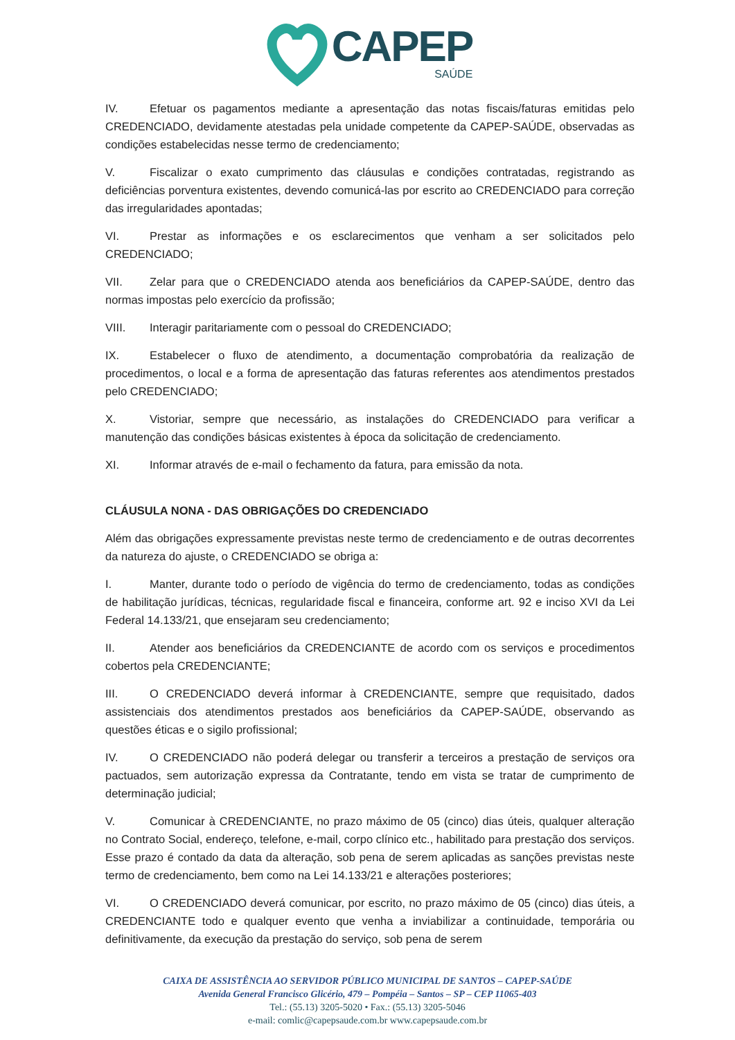CAPEP
SAÚDE
IV. Efetuar os pagamentos mediante a apresentação das notas fiscais/faturas emitidas pelo CREDENCIADO, devidamente atestadas pela unidade competente da CAPEP-SAÚDE, observadas as condições estabelecidas nesse termo de credenciamento;
V. Fiscalizar o exato cumprimento das cláusulas e condições contratadas, registrando as deficiências porventura existentes, devendo comunicá-las por escrito ao CREDENCIADO para correção das irregularidades apontadas;
VI. Prestar as informações e os esclarecimentos que venham a ser solicitados pelo CREDENCIADO;
VII. Zelar para que o CREDENCIADO atenda aos beneficiários da CAPEP-SAÚDE, dentro das normas impostas pelo exercício da profissão;
VIII. Interagir paritariamente com o pessoal do CREDENCIADO;
IX. Estabelecer o fluxo de atendimento, a documentação comprobatória da realização de procedimentos, o local e a forma de apresentação das faturas referentes aos atendimentos prestados pelo CREDENCIADO;
X. Vistoriar, sempre que necessário, as instalações do CREDENCIADO para verificar a manutenção das condições básicas existentes à época da solicitação de credenciamento.
XI. Informar através de e-mail o fechamento da fatura, para emissão da nota.
CLÁUSULA NONA - DAS OBRIGAÇÕES DO CREDENCIADO
Além das obrigações expressamente previstas neste termo de credenciamento e de outras decorrentes da natureza do ajuste, o CREDENCIADO se obriga a:
I. Manter, durante todo o período de vigência do termo de credenciamento, todas as condições de habilitação jurídicas, técnicas, regularidade fiscal e financeira, conforme art. 92 e inciso XVI da Lei Federal 14.133/21, que ensejaram seu credenciamento;
II. Atender aos beneficiários da CREDENCIANTE de acordo com os serviços e procedimentos cobertos pela CREDENCIANTE;
III. O CREDENCIADO deverá informar à CREDENCIANTE, sempre que requisitado, dados assistenciais dos atendimentos prestados aos beneficiários da CAPEP-SAÚDE, observando as questões éticas e o sigilo profissional;
IV. O CREDENCIADO não poderá delegar ou transferir a terceiros a prestação de serviços ora pactuados, sem autorização expressa da Contratante, tendo em vista se tratar de cumprimento de determinação judicial;
V. Comunicar à CREDENCIANTE, no prazo máximo de 05 (cinco) dias úteis, qualquer alteração no Contrato Social, endereço, telefone, e-mail, corpo clínico etc., habilitado para prestação dos serviços. Esse prazo é contado da data da alteração, sob pena de serem aplicadas as sanções previstas neste termo de credenciamento, bem como na Lei 14.133/21 e alterações posteriores;
VI. O CREDENCIADO deverá comunicar, por escrito, no prazo máximo de 05 (cinco) dias úteis, a CREDENCIANTE todo e qualquer evento que venha a inviabilizar a continuidade, temporária ou definitivamente, da execução da prestação do serviço, sob pena de serem
CAIXA DE ASSISTÊNCIA AO SERVIDOR PÚBLICO MUNICIPAL DE SANTOS – CAPEP-SAÚDE
Avenida General Francisco Glicério, 479 – Pompéia – Santos – SP – CEP 11065-403
Tel.: (55.13) 3205-5020 • Fax.: (55.13) 3205-5046
e-mail: comlic@capepsaude.com.br www.capepsaude.com.br